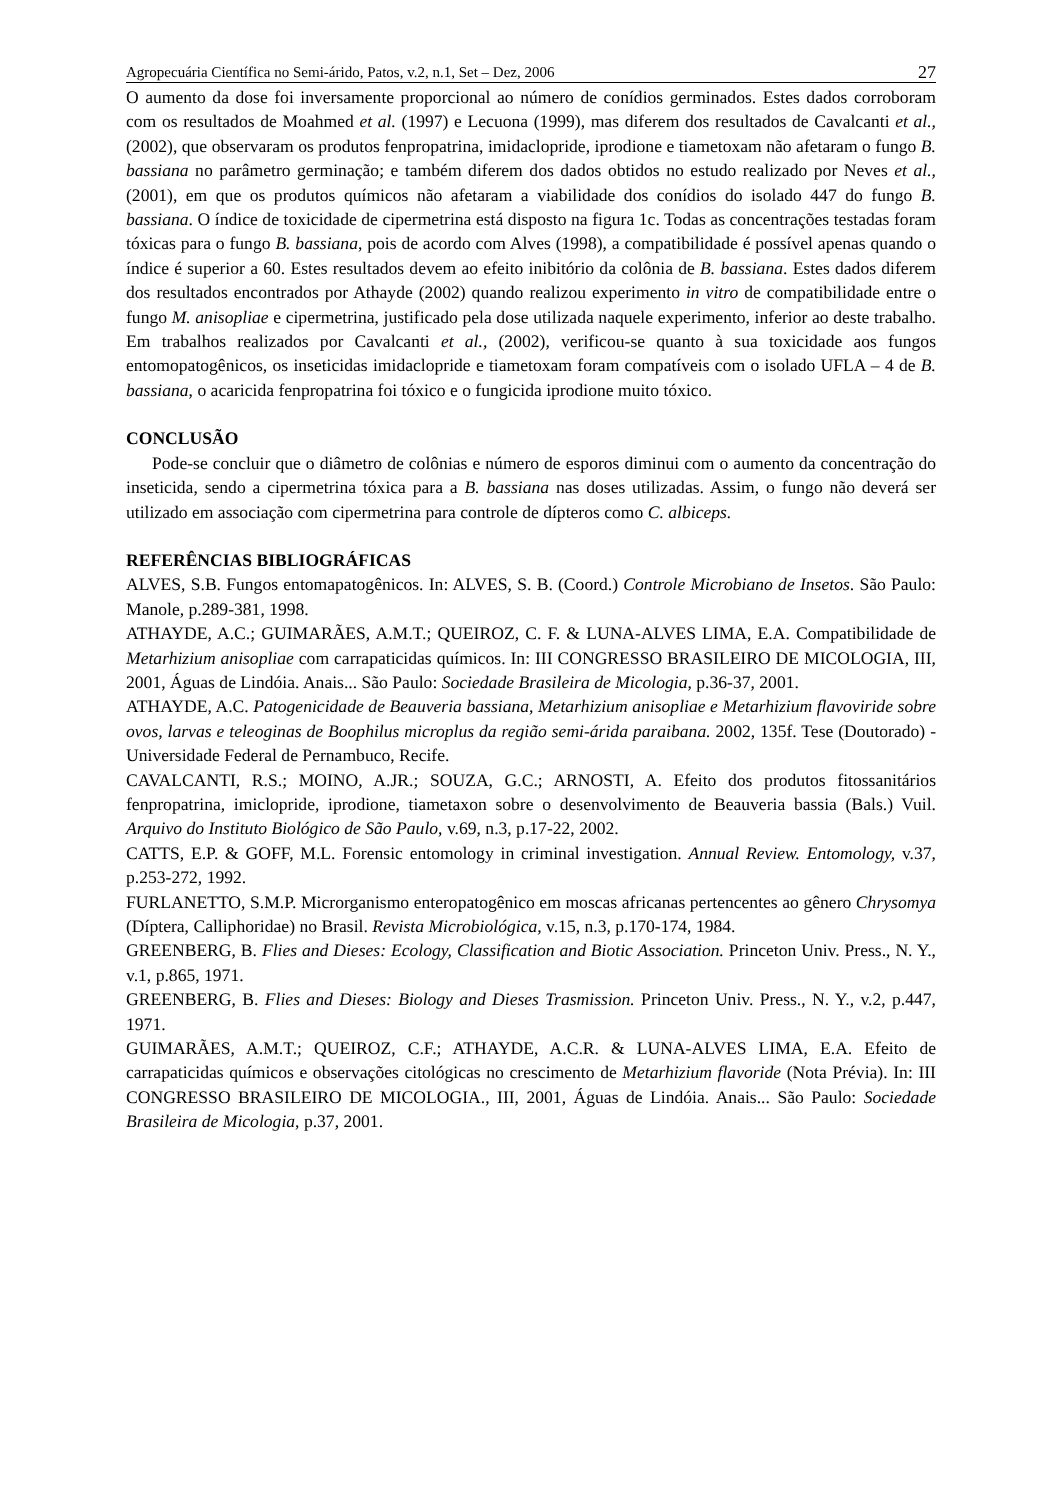Agropecuária Científica no Semi-árido, Patos, v.2, n.1, Set – Dez, 2006 27
O aumento da dose foi inversamente proporcional ao número de conídios germinados. Estes dados corroboram com os resultados de Moahmed et al. (1997) e Lecuona (1999), mas diferem dos resultados de Cavalcanti et al., (2002), que observaram os produtos fenpropatrina, imidaclopride, iprodione e tiametoxam não afetaram o fungo B. bassiana no parâmetro germinação; e também diferem dos dados obtidos no estudo realizado por Neves et al., (2001), em que os produtos químicos não afetaram a viabilidade dos conídios do isolado 447 do fungo B. bassiana. O índice de toxicidade de cipermetrina está disposto na figura 1c. Todas as concentrações testadas foram tóxicas para o fungo B. bassiana, pois de acordo com Alves (1998), a compatibilidade é possível apenas quando o índice é superior a 60. Estes resultados devem ao efeito inibitório da colônia de B. bassiana. Estes dados diferem dos resultados encontrados por Athayde (2002) quando realizou experimento in vitro de compatibilidade entre o fungo M. anisopliae e cipermetrina, justificado pela dose utilizada naquele experimento, inferior ao deste trabalho. Em trabalhos realizados por Cavalcanti et al., (2002), verificou-se quanto à sua toxicidade aos fungos entomopatogênicos, os inseticidas imidaclopride e tiametoxam foram compatíveis com o isolado UFLA – 4 de B. bassiana, o acaricida fenpropatrina foi tóxico e o fungicida iprodione muito tóxico.
CONCLUSÃO
Pode-se concluir que o diâmetro de colônias e número de esporos diminui com o aumento da concentração do inseticida, sendo a cipermetrina tóxica para a B. bassiana nas doses utilizadas. Assim, o fungo não deverá ser utilizado em associação com cipermetrina para controle de dípteros como C. albiceps.
REFERÊNCIAS BIBLIOGRÁFICAS
ALVES, S.B. Fungos entomapatogênicos. In: ALVES, S. B. (Coord.) Controle Microbiano de Insetos. São Paulo: Manole, p.289-381, 1998.
ATHAYDE, A.C.; GUIMARÃES, A.M.T.; QUEIROZ, C. F. & LUNA-ALVES LIMA, E.A. Compatibilidade de Metarhizium anisopliae com carrapaticidas químicos. In: III CONGRESSO BRASILEIRO DE MICOLOGIA, III, 2001, Águas de Lindóia. Anais... São Paulo: Sociedade Brasileira de Micologia, p.36-37, 2001.
ATHAYDE, A.C. Patogenicidade de Beauveria bassiana, Metarhizium anisopliae e Metarhizium flavoviride sobre ovos, larvas e teleoginas de Boophilus microplus da região semi-árida paraibana. 2002, 135f. Tese (Doutorado) - Universidade Federal de Pernambuco, Recife.
CAVALCANTI, R.S.; MOINO, A.JR.; SOUZA, G.C.; ARNOSTI, A. Efeito dos produtos fitossanitários fenpropatrina, imiclopride, iprodione, tiametaxon sobre o desenvolvimento de Beauveria bassia (Bals.) Vuil. Arquivo do Instituto Biológico de São Paulo, v.69, n.3, p.17-22, 2002.
CATTS, E.P. & GOFF, M.L. Forensic entomology in criminal investigation. Annual Review. Entomology, v.37, p.253-272, 1992.
FURLANETTO, S.M.P. Microrganismo enteropatogênico em moscas africanas pertencentes ao gênero Chrysomya (Díptera, Calliphoridae) no Brasil. Revista Microbiológica, v.15, n.3, p.170-174, 1984.
GREENBERG, B. Flies and Dieses: Ecology, Classification and Biotic Association. Princeton Univ. Press., N. Y., v.1, p.865, 1971.
GREENBERG, B. Flies and Dieses: Biology and Dieses Trasmission. Princeton Univ. Press., N. Y., v.2, p.447, 1971.
GUIMARÃES, A.M.T.; QUEIROZ, C.F.; ATHAYDE, A.C.R. & LUNA-ALVES LIMA, E.A. Efeito de carrapaticidas químicos e observações citológicas no crescimento de Metarhizium flavoride (Nota Prévia). In: III CONGRESSO BRASILEIRO DE MICOLOGIA., III, 2001, Águas de Lindóia. Anais... São Paulo: Sociedade Brasileira de Micologia, p.37, 2001.